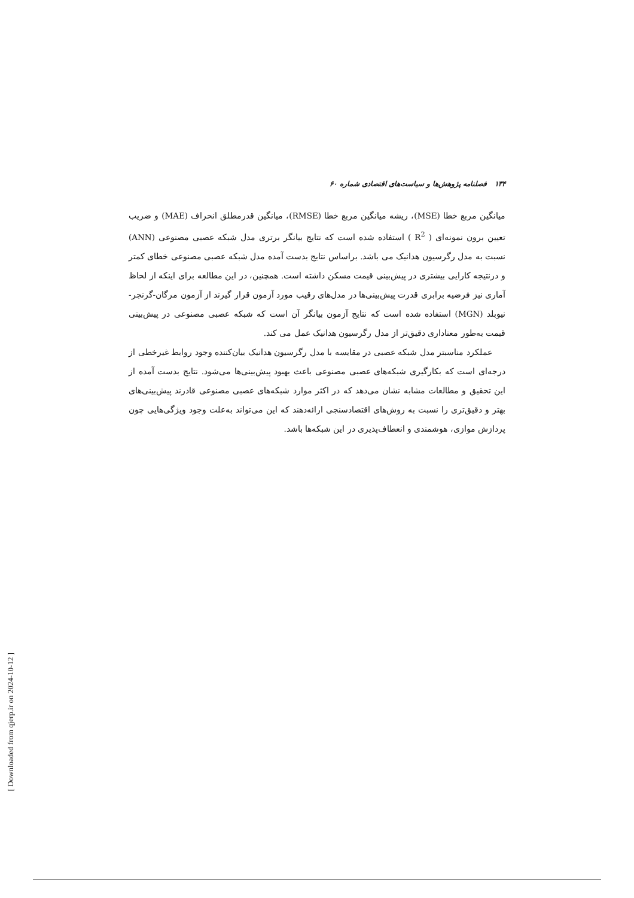۱۳۴ فصلنامه پژوهش‌ها و سیاست‌های اقتصادی شماره ۶۰
میانگین مربع خطا (MSE)، ریشه میانگین مربع خطا (RMSE)، میانگین قدرمطلق انحراف (MAE) و ضریب تعیین برون نمونه‌ای ( R<sup>2</sup> ) استفاده شده است که نتایج بیانگر برتری مدل شبکه عصبی مصنوعی (ANN) نسبت به مدل رگرسیون هدانیک می باشد. براساس نتایج بدست آمده مدل شبکه عصبی مصنوعی خطای کمتر و درنتیجه کارایی بیشتری در پیش‌بینی قیمت مسکن داشته است. همچنین، در این مطالعه برای اینکه از لحاظ آماری نیز فرضیه برابری قدرت پیش‌بینی‌ها در مدل‌های رقیب مورد آزمون قرار گیرند از آزمون مرگان-گرنجر-نیوبلد (MGN) استفاده شده است که نتایج آزمون بیانگر آن است که شبکه عصبی مصنوعی در پیش‌بینی قیمت به‌طور معناداری دقیق‌تر از مدل رگرسیون هدانیک عمل می کند.
عملکرد مناسبتر مدل شبکه عصبی در مقایسه با مدل رگرسیون هدانیک بیان‌کننده وجود روابط غیرخطی از درجه‌ای است که بکارگیری شبکه‌های عصبی مصنوعی باعث بهبود پیش‌بینی‌ها می‌شود. نتایج بدست آمده از این تحقیق و مطالعات مشابه نشان می‌دهد که در اکثر موارد شبکه‌های عصبی مصنوعی قادرند پیش‌بینی‌های بهتر و دقیق‌تری را نسبت به روش‌های اقتصادسنجی ارائه‌دهند که این می‌تواند به‌علت وجود ویژگی‌هایی چون پردازش موازی، هوشمندی و انعطاف‌پذیری در این شبکه‌ها باشد.
[ Downloaded from qjerp.ir on 2024-10-12 ]